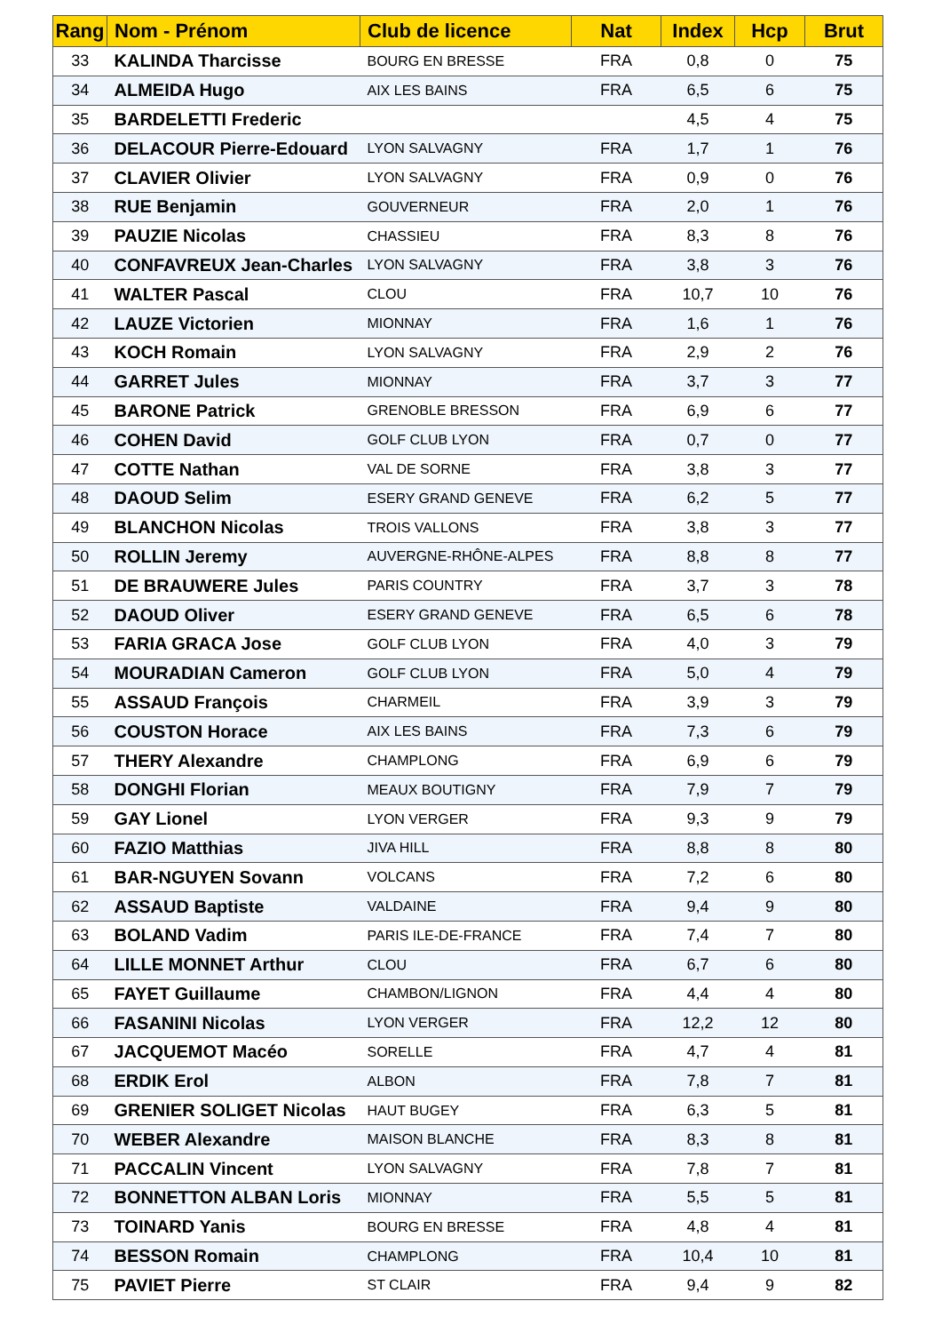| Rang | Nom - Prénom | Club de licence | Nat | Index | Hcp | Brut |
| --- | --- | --- | --- | --- | --- | --- |
| 33 | KALINDA Tharcisse | BOURG EN BRESSE | FRA | 0,8 | 0 | 75 |
| 34 | ALMEIDA Hugo | AIX LES BAINS | FRA | 6,5 | 6 | 75 |
| 35 | BARDELETTI Frederic | | | 4,5 | 4 | 75 |
| 36 | DELACOUR Pierre-Edouard | LYON SALVAGNY | FRA | 1,7 | 1 | 76 |
| 37 | CLAVIER Olivier | LYON SALVAGNY | FRA | 0,9 | 0 | 76 |
| 38 | RUE Benjamin | GOUVERNEUR | FRA | 2,0 | 1 | 76 |
| 39 | PAUZIE Nicolas | CHASSIEU | FRA | 8,3 | 8 | 76 |
| 40 | CONFAVREUX Jean-Charles | LYON SALVAGNY | FRA | 3,8 | 3 | 76 |
| 41 | WALTER Pascal | CLOU | FRA | 10,7 | 10 | 76 |
| 42 | LAUZE Victorien | MIONNAY | FRA | 1,6 | 1 | 76 |
| 43 | KOCH Romain | LYON SALVAGNY | FRA | 2,9 | 2 | 76 |
| 44 | GARRET Jules | MIONNAY | FRA | 3,7 | 3 | 77 |
| 45 | BARONE Patrick | GRENOBLE BRESSON | FRA | 6,9 | 6 | 77 |
| 46 | COHEN David | GOLF CLUB LYON | FRA | 0,7 | 0 | 77 |
| 47 | COTTE Nathan | VAL DE SORNE | FRA | 3,8 | 3 | 77 |
| 48 | DAOUD Selim | ESERY GRAND GENEVE | FRA | 6,2 | 5 | 77 |
| 49 | BLANCHON Nicolas | TROIS VALLONS | FRA | 3,8 | 3 | 77 |
| 50 | ROLLIN Jeremy | AUVERGNE-RHÔNE-ALPES | FRA | 8,8 | 8 | 77 |
| 51 | DE BRAUWERE Jules | PARIS COUNTRY | FRA | 3,7 | 3 | 78 |
| 52 | DAOUD Oliver | ESERY GRAND GENEVE | FRA | 6,5 | 6 | 78 |
| 53 | FARIA GRACA Jose | GOLF CLUB LYON | FRA | 4,0 | 3 | 79 |
| 54 | MOURADIAN Cameron | GOLF CLUB LYON | FRA | 5,0 | 4 | 79 |
| 55 | ASSAUD François | CHARMEIL | FRA | 3,9 | 3 | 79 |
| 56 | COUSTON Horace | AIX LES BAINS | FRA | 7,3 | 6 | 79 |
| 57 | THERY Alexandre | CHAMPLONG | FRA | 6,9 | 6 | 79 |
| 58 | DONGHI Florian | MEAUX BOUTIGNY | FRA | 7,9 | 7 | 79 |
| 59 | GAY Lionel | LYON VERGER | FRA | 9,3 | 9 | 79 |
| 60 | FAZIO Matthias | JIVA HILL | FRA | 8,8 | 8 | 80 |
| 61 | BAR-NGUYEN Sovann | VOLCANS | FRA | 7,2 | 6 | 80 |
| 62 | ASSAUD Baptiste | VALDAINE | FRA | 9,4 | 9 | 80 |
| 63 | BOLAND Vadim | PARIS ILE-DE-FRANCE | FRA | 7,4 | 7 | 80 |
| 64 | LILLE MONNET Arthur | CLOU | FRA | 6,7 | 6 | 80 |
| 65 | FAYET Guillaume | CHAMBON/LIGNON | FRA | 4,4 | 4 | 80 |
| 66 | FASANINI Nicolas | LYON VERGER | FRA | 12,2 | 12 | 80 |
| 67 | JACQUEMOT Macéo | SORELLE | FRA | 4,7 | 4 | 81 |
| 68 | ERDIK Erol | ALBON | FRA | 7,8 | 7 | 81 |
| 69 | GRENIER SOLIGET Nicolas | HAUT BUGEY | FRA | 6,3 | 5 | 81 |
| 70 | WEBER Alexandre | MAISON BLANCHE | FRA | 8,3 | 8 | 81 |
| 71 | PACCALIN Vincent | LYON SALVAGNY | FRA | 7,8 | 7 | 81 |
| 72 | BONNETTON ALBAN Loris | MIONNAY | FRA | 5,5 | 5 | 81 |
| 73 | TOINARD Yanis | BOURG EN BRESSE | FRA | 4,8 | 4 | 81 |
| 74 | BESSON Romain | CHAMPLONG | FRA | 10,4 | 10 | 81 |
| 75 | PAVIET Pierre | ST CLAIR | FRA | 9,4 | 9 | 82 |